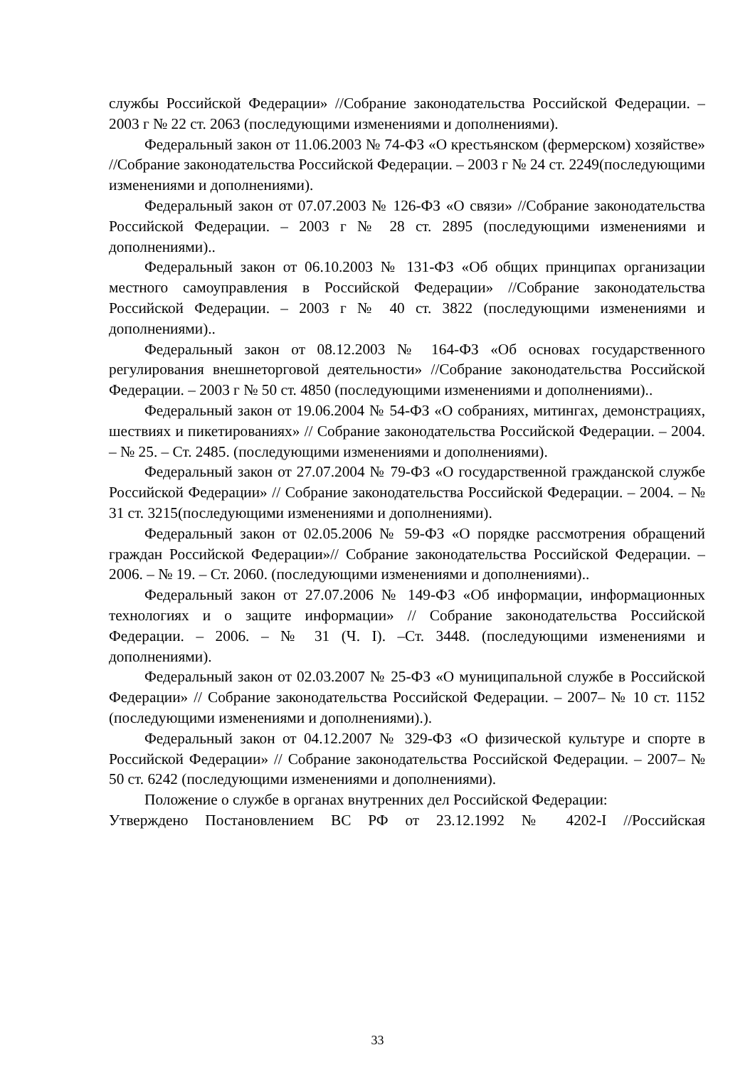службы Российской Федерации» //Собрание законодательства Российской Федерации. – 2003 г № 22 ст. 2063 (последующими изменениями и дополнениями).
Федеральный закон от 11.06.2003 № 74-ФЗ «О крестьянском (фермерском) хозяйстве» //Собрание законодательства Российской Федерации. – 2003 г № 24 ст. 2249(последующими изменениями и дополнениями).
Федеральный закон от 07.07.2003 № 126-ФЗ «О связи» //Собрание законодательства Российской Федерации. – 2003 г № 28 ст. 2895 (последующими изменениями и дополнениями)..
Федеральный закон от 06.10.2003 № 131-ФЗ «Об общих принципах организации местного самоуправления в Российской Федерации» //Собрание законодательства Российской Федерации. – 2003 г № 40 ст. 3822 (последующими изменениями и дополнениями)..
Федеральный закон от 08.12.2003 № 164-ФЗ «Об основах государственного регулирования внешнеторговой деятельности» //Собрание законодательства Российской Федерации. – 2003 г № 50 ст. 4850 (последующими изменениями и дополнениями)..
Федеральный закон от 19.06.2004 № 54-ФЗ «О собраниях, митингах, демонстрациях, шествиях и пикетированиях» // Собрание законодательства Российской Федерации. – 2004. – № 25. – Ст. 2485. (последующими изменениями и дополнениями).
Федеральный закон от 27.07.2004 № 79-ФЗ «О государственной гражданской службе Российской Федерации» // Собрание законодательства Российской Федерации. – 2004. – № 31 ст. 3215(последующими изменениями и дополнениями).
Федеральный закон от 02.05.2006 № 59-ФЗ «О порядке рассмотрения обращений граждан Российской Федерации»// Собрание законодательства Российской Федерации. – 2006. – № 19. – Ст. 2060. (последующими изменениями и дополнениями)..
Федеральный закон от 27.07.2006 № 149-ФЗ «Об информации, информационных технологиях и о защите информации» // Собрание законодательства Российской Федерации. – 2006. – № 31 (Ч. I). –Ст. 3448. (последующими изменениями и дополнениями).
Федеральный закон от 02.03.2007 № 25-ФЗ «О муниципальной службе в Российской Федерации» // Собрание законодательства Российской Федерации. – 2007– № 10 ст. 1152 (последующими изменениями и дополнениями).).
Федеральный закон от 04.12.2007 № 329-ФЗ «О физической культуре и спорте в Российской Федерации» // Собрание законодательства Российской Федерации. – 2007– № 50 ст. 6242 (последующими изменениями и дополнениями).
Положение о службе в органах внутренних дел Российской Федерации:
Утверждено Постановлением ВС РФ от 23.12.1992 № 4202-I //Российская
33